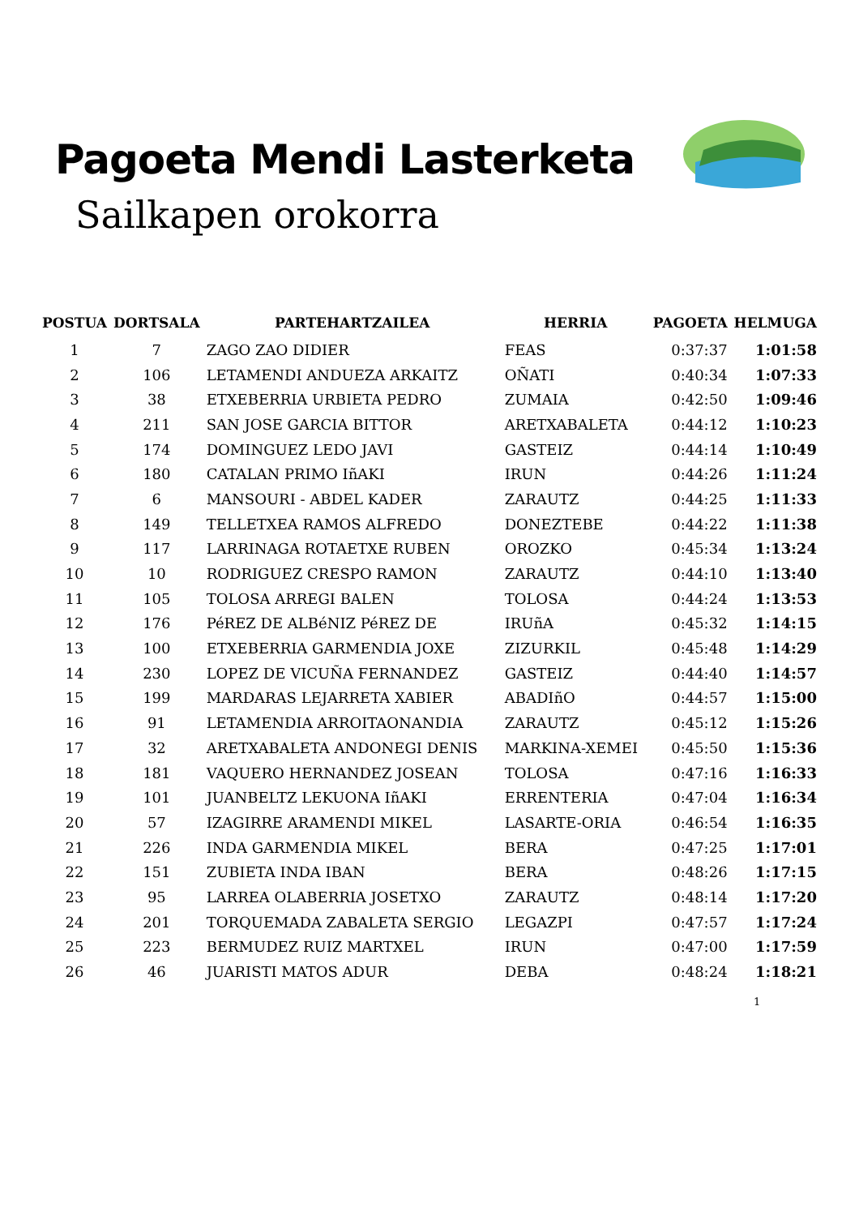Pagoeta Mendi Lasterketa
Sailkapen orokorra
| POSTUA | DORTSALA | PARTEHARTZAILEA | HERRIA | PAGOETA | HELMUGA |
| --- | --- | --- | --- | --- | --- |
| 1 | 7 | ZAGO ZAO DIDIER | FEAS | 0:37:37 | 1:01:58 |
| 2 | 106 | LETAMENDI ANDUEZA ARKAITZ | OÑATI | 0:40:34 | 1:07:33 |
| 3 | 38 | ETXEBERRIA URBIETA PEDRO | ZUMAIA | 0:42:50 | 1:09:46 |
| 4 | 211 | SAN JOSE GARCIA BITTOR | ARETXABALETA | 0:44:12 | 1:10:23 |
| 5 | 174 | DOMINGUEZ LEDO JAVI | GASTEIZ | 0:44:14 | 1:10:49 |
| 6 | 180 | CATALAN PRIMO IñAKI | IRUN | 0:44:26 | 1:11:24 |
| 7 | 6 | MANSOURI - ABDEL KADER | ZARAUTZ | 0:44:25 | 1:11:33 |
| 8 | 149 | TELLETXEA RAMOS ALFREDO | DONEZTEBE | 0:44:22 | 1:11:38 |
| 9 | 117 | LARRINAGA ROTAETXE RUBEN | OROZKO | 0:45:34 | 1:13:24 |
| 10 | 10 | RODRIGUEZ CRESPO RAMON | ZARAUTZ | 0:44:10 | 1:13:40 |
| 11 | 105 | TOLOSA ARREGI BALEN | TOLOSA | 0:44:24 | 1:13:53 |
| 12 | 176 | PéREZ DE ALBéNIZ PéREZ DE | IRUñA | 0:45:32 | 1:14:15 |
| 13 | 100 | ETXEBERRIA GARMENDIA JOXE | ZIZURKIL | 0:45:48 | 1:14:29 |
| 14 | 230 | LOPEZ DE VICUÑA FERNANDEZ | GASTEIZ | 0:44:40 | 1:14:57 |
| 15 | 199 | MARDARAS LEJARRETA XABIER | ABADIñO | 0:44:57 | 1:15:00 |
| 16 | 91 | LETAMENDIA ARROITAONANDIA | ZARAUTZ | 0:45:12 | 1:15:26 |
| 17 | 32 | ARETXABALETA ANDONEGI DENIS | MARKINA-XEMEI | 0:45:50 | 1:15:36 |
| 18 | 181 | VAQUERO HERNANDEZ JOSEAN | TOLOSA | 0:47:16 | 1:16:33 |
| 19 | 101 | JUANBELTZ LEKUONA IñAKI | ERRENTERIA | 0:47:04 | 1:16:34 |
| 20 | 57 | IZAGIRRE ARAMENDI MIKEL | LASARTE-ORIA | 0:46:54 | 1:16:35 |
| 21 | 226 | INDA GARMENDIA MIKEL | BERA | 0:47:25 | 1:17:01 |
| 22 | 151 | ZUBIETA INDA IBAN | BERA | 0:48:26 | 1:17:15 |
| 23 | 95 | LARREA OLABERRIA JOSETXO | ZARAUTZ | 0:48:14 | 1:17:20 |
| 24 | 201 | TORQUEMADA ZABALETA SERGIO | LEGAZPI | 0:47:57 | 1:17:24 |
| 25 | 223 | BERMUDEZ RUIZ MARTXEL | IRUN | 0:47:00 | 1:17:59 |
| 26 | 46 | JUARISTI MATOS ADUR | DEBA | 0:48:24 | 1:18:21 |
1